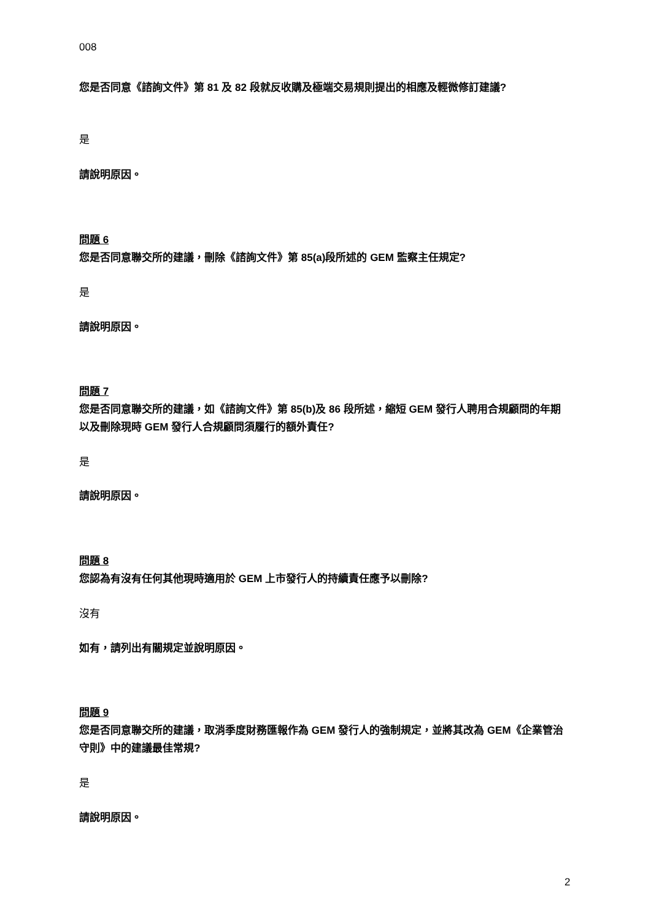008
您是否同意《諮詢文件》第 81 及 82 段就反收購及極端交易規則提出的相應及輕微修訂建議?
是
請說明原因。
問題 6
您是否同意聯交所的建議，刪除《諮詢文件》第 85(a)段所述的 GEM 監察主任規定?
是
請說明原因。
問題 7
您是否同意聯交所的建議，如《諮詢文件》第 85(b)及 86 段所述，縮短 GEM 發行人聘用合規顧問的年期以及刪除現時 GEM 發行人合規顧問須履行的額外責任?
是
請說明原因。
問題 8
您認為有沒有任何其他現時適用於 GEM 上市發行人的持續責任應予以刪除?
沒有
如有，請列出有關規定並說明原因。
問題 9
您是否同意聯交所的建議，取消季度財務匯報作為 GEM 發行人的強制規定，並將其改為 GEM《企業管治守則》中的建議最佳常規?
是
請說明原因。
2